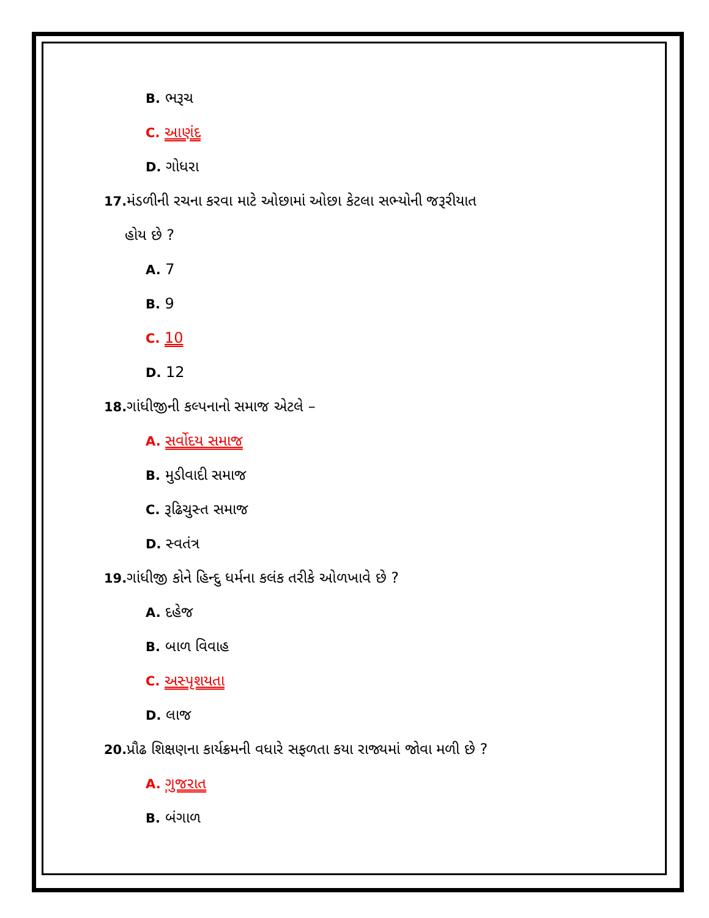B. ભરૂચ
C. આણંદ
D. ગોધરા
17. મંડળીની રચના કરવા માટે ઓછામાં ઓછા કેટલા સભ્યોની જરૂરીયાત
હોય છે ?
A. 7
B. 9
C. 10
D. 12
18. ગાંધીજીની કલ્પનાનો સમાજ એટલે –
A. સર્વોદય સમાજ
B. મુડીવાદી સમાજ
C. રૂઢિચુસ્ત સમાજ
D. સ્વતંત્ર
19. ગાંધીજી કોને હિન્દુ ધર્મના કલંક તરીકે ઓળખાવે છે ?
A. દહેજ
B. બાળ વિવાહ
C. અસ્પૃશયતા
D. લાજ
20. પ્રૌઢ શિક્ષણના કાર્યક્રમની વધારે સફળતા કયા રાજ્યમાં જોવા મળી છે ?
A. ગુજરાત
B. બંગાળ